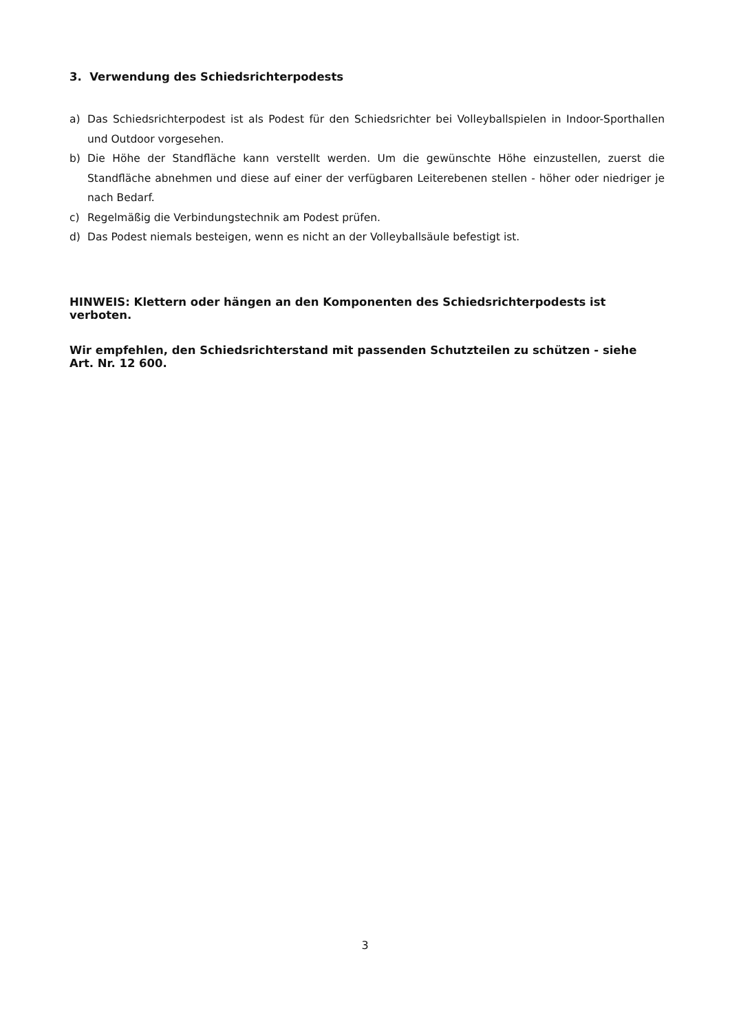3. Verwendung des Schiedsrichterpodests
a) Das Schiedsrichterpodest ist als Podest für den Schiedsrichter bei Volleyballspielen in Indoor-Sporthallen und Outdoor vorgesehen.
b) Die Höhe der Standfläche kann verstellt werden. Um die gewünschte Höhe einzustellen, zuerst die Standfläche abnehmen und diese auf einer der verfügbaren Leiterebenen stellen - höher oder niedriger je nach Bedarf.
c) Regelmäßig die Verbindungstechnik am Podest prüfen.
d) Das Podest niemals besteigen, wenn es nicht an der Volleyballsäule befestigt ist.
HINWEIS: Klettern oder hängen an den Komponenten des Schiedsrichterpodests ist verboten.
Wir empfehlen, den Schiedsrichterstand mit passenden Schutzteilen zu schützen - siehe Art. Nr. 12 600.
3